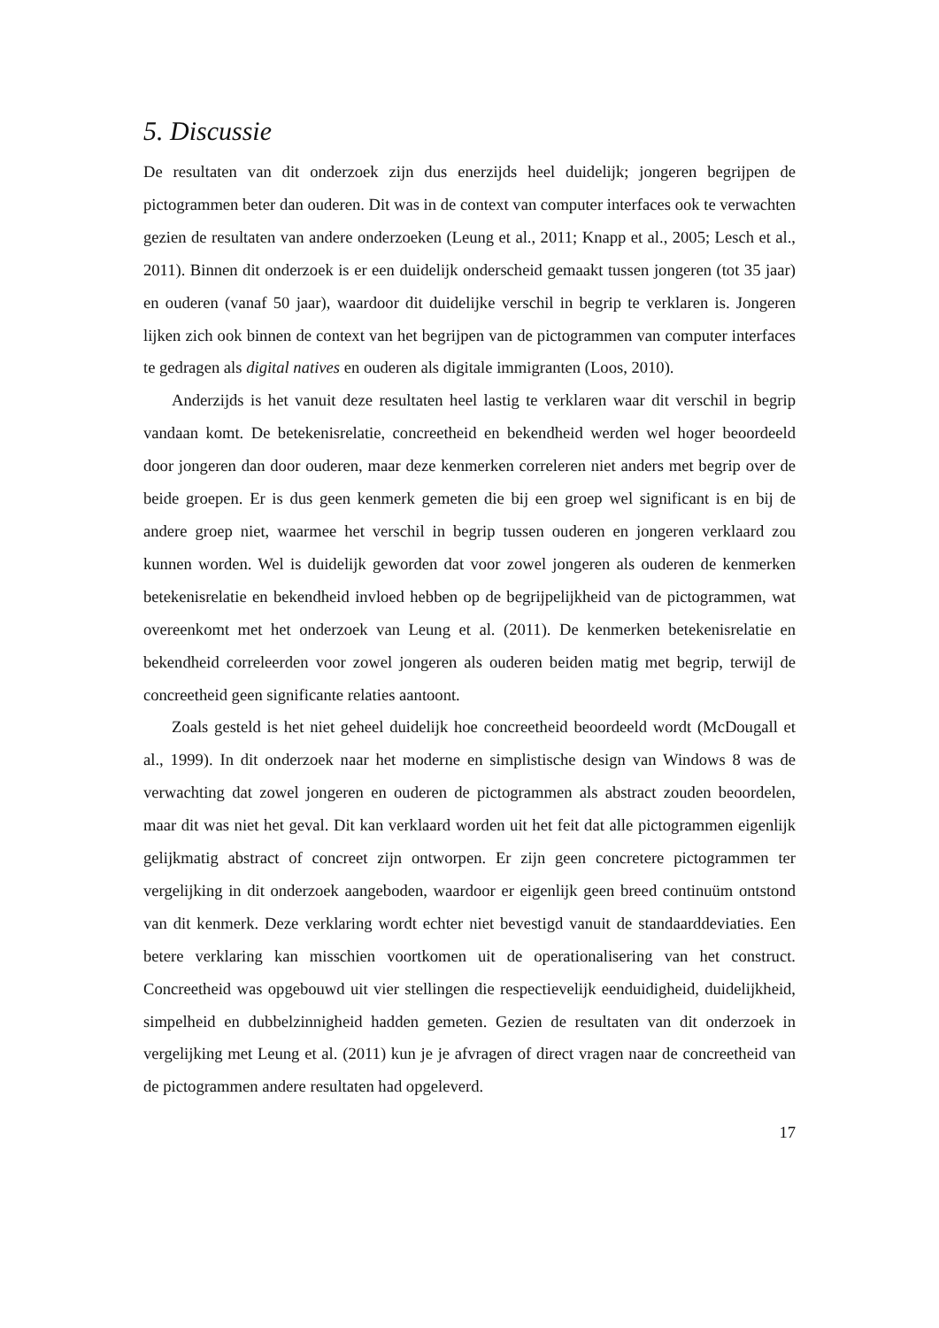5. Discussie
De resultaten van dit onderzoek zijn dus enerzijds heel duidelijk; jongeren begrijpen de pictogrammen beter dan ouderen. Dit was in de context van computer interfaces ook te verwachten gezien de resultaten van andere onderzoeken (Leung et al., 2011; Knapp et al., 2005; Lesch et al., 2011). Binnen dit onderzoek is er een duidelijk onderscheid gemaakt tussen jongeren (tot 35 jaar) en ouderen (vanaf 50 jaar), waardoor dit duidelijke verschil in begrip te verklaren is. Jongeren lijken zich ook binnen de context van het begrijpen van de pictogrammen van computer interfaces te gedragen als digital natives en ouderen als digitale immigranten (Loos, 2010).
Anderzijds is het vanuit deze resultaten heel lastig te verklaren waar dit verschil in begrip vandaan komt. De betekenisrelatie, concreetheid en bekendheid werden wel hoger beoordeeld door jongeren dan door ouderen, maar deze kenmerken correleren niet anders met begrip over de beide groepen. Er is dus geen kenmerk gemeten die bij een groep wel significant is en bij de andere groep niet, waarmee het verschil in begrip tussen ouderen en jongeren verklaard zou kunnen worden. Wel is duidelijk geworden dat voor zowel jongeren als ouderen de kenmerken betekenisrelatie en bekendheid invloed hebben op de begrijpelijkheid van de pictogrammen, wat overeenkomt met het onderzoek van Leung et al. (2011). De kenmerken betekenisrelatie en bekendheid correleerden voor zowel jongeren als ouderen beiden matig met begrip, terwijl de concreetheid geen significante relaties aantoont.
Zoals gesteld is het niet geheel duidelijk hoe concreetheid beoordeeld wordt (McDougall et al., 1999). In dit onderzoek naar het moderne en simplistische design van Windows 8 was de verwachting dat zowel jongeren en ouderen de pictogrammen als abstract zouden beoordelen, maar dit was niet het geval. Dit kan verklaard worden uit het feit dat alle pictogrammen eigenlijk gelijkmatig abstract of concreet zijn ontworpen. Er zijn geen concretere pictogrammen ter vergelijking in dit onderzoek aangeboden, waardoor er eigenlijk geen breed continuüm ontstond van dit kenmerk. Deze verklaring wordt echter niet bevestigd vanuit de standaarddeviaties. Een betere verklaring kan misschien voortkomen uit de operationalisering van het construct. Concreetheid was opgebouwd uit vier stellingen die respectievelijk eenduidigheid, duidelijkheid, simpelheid en dubbelzinnigheid hadden gemeten. Gezien de resultaten van dit onderzoek in vergelijking met Leung et al. (2011) kun je je afvragen of direct vragen naar de concreetheid van de pictogrammen andere resultaten had opgeleverd.
17